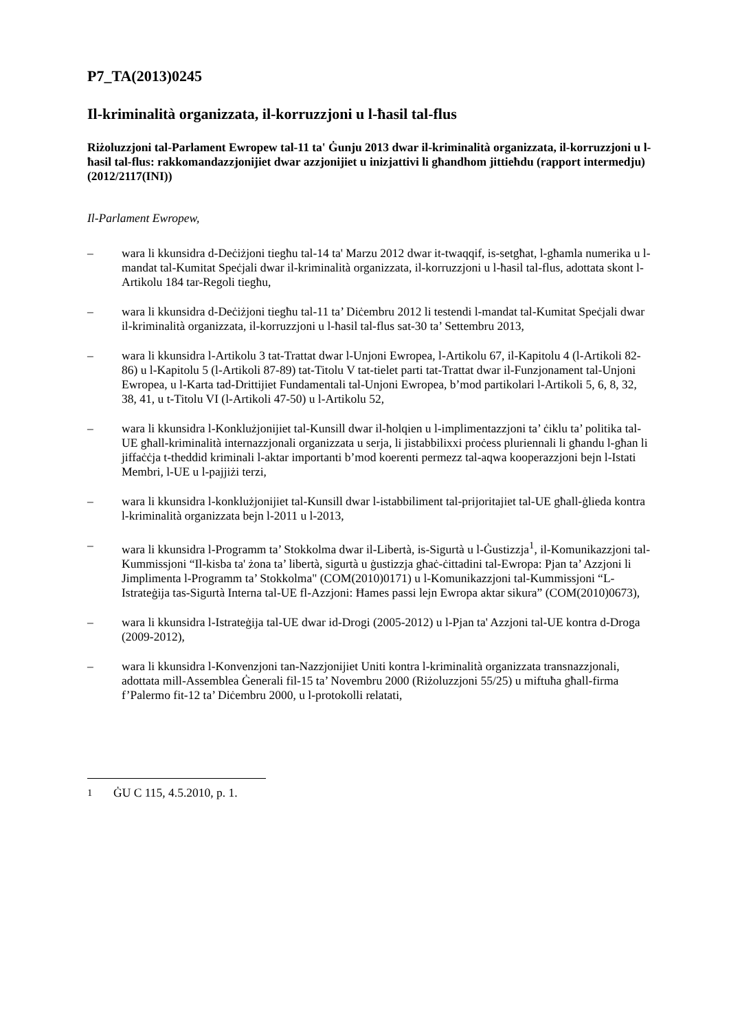P7_TA(2013)0245
Il-kriminalità organizzata, il-korruzzjoni u l-ħasil tal-flus
Riżoluzzjoni tal-Parlament Ewropew tal-11 ta' Ġunju 2013 dwar il-kriminalità organizzata, il-korruzzjoni u l-ħasil tal-flus: rakkomandazzjonijiet dwar azzjonijiet u inizjattivi li għandhom jittieħdu (rapport intermedju) (2012/2117(INI))
Il-Parlament Ewropew,
– wara li kkunsidra d-Deċiżjoni tiegħu tal-14 ta' Marzu 2012 dwar it-twaqqif, is-setgħat, l-għamla numerika u l-mandat tal-Kumitat Speċjali dwar il-kriminalità organizzata, il-korruzzjoni u l-ħasil tal-flus, adottata skont l-Artikolu 184 tar-Regoli tiegħu,
– wara li kkunsidra d-Deċiżjoni tiegħu tal-11 ta’ Diċembru 2012 li testendi l-mandat tal-Kumitat Speċjali dwar il-kriminalità organizzata, il-korruzzjoni u l-ħasil tal-flus sat-30 ta’ Settembru 2013,
– wara li kkunsidra l-Artikolu 3 tat-Trattat dwar l-Unjoni Ewropea, l-Artikolu 67, il-Kapitolu 4 (l-Artikoli 82-86) u l-Kapitolu 5 (l-Artikoli 87-89) tat-Titolu V tat-tielet parti tat-Trattat dwar il-Funzjonament tal-Unjoni Ewropea, u l-Karta tad-Drittijiet Fundamentali tal-Unjoni Ewropea, b’mod partikolari l-Artikoli 5, 6, 8, 32, 38, 41, u t-Titolu VI (l-Artikoli 47-50) u l-Artikolu 52,
– wara li kkunsidra l-Konklużjonijiet tal-Kunsill dwar il-ħolqien u l-implimentazzjoni ta’ ċiklu ta’ politika tal-UE għall-kriminalità internazzjonali organizzata u serja, li jistabbilixxi proċess pluriennali li għandu l-għan li jiffaċċja t-theddid kriminali l-aktar importanti b’mod koerenti permezz tal-aqwa kooperazzjoni bejn l-Istati Membri, l-UE u l-pajjiżi terzi,
– wara li kkunsidra l-konklużjonijiet tal-Kunsill dwar l-istabbiliment tal-prijoritajiet tal-UE għall-ġlieda kontra l-kriminalità organizzata bejn l-2011 u l-2013,
– wara li kkunsidra l-Programm ta’ Stokkolma dwar il-Libertà, is-Sigurtà u l-Ġustizzja<sup>1</sup>, il-Komunikazzjoni tal-Kummissjoni “Il-kisba ta' żona ta’ libertà, sigurtà u ġustizzja għaċ-ċittadini tal-Ewropa: Pjan ta’ Azzjoni li Jimplimenta l-Programm ta’ Stokkolma" (COM(2010)0171) u l-Komunikazzjoni tal-Kummissjoni “L-Istrateġija tas-Sigurtà Interna tal-UE fl-Azzjoni: Ħames passi lejn Ewropa aktar sikura” (COM(2010)0673),
– wara li kkunsidra l-Istrateġija tal-UE dwar id-Drogi (2005-2012) u l-Pjan ta' Azzjoni tal-UE kontra d-Droga (2009-2012),
– wara li kkunsidra l-Konvenzjoni tan-Nazzjonijiet Uniti kontra l-kriminalità organizzata transnazzjonali, adottata mill-Assemblea Ġenerali fil-15 ta’ Novembru 2000 (Riżoluzzjoni 55/25) u miftuħa għall-firma f’Palermo fit-12 ta’ Diċembru 2000, u l-protokolli relatati,
<sup>1</sup> ĠU C 115, 4.5.2010, p. 1.